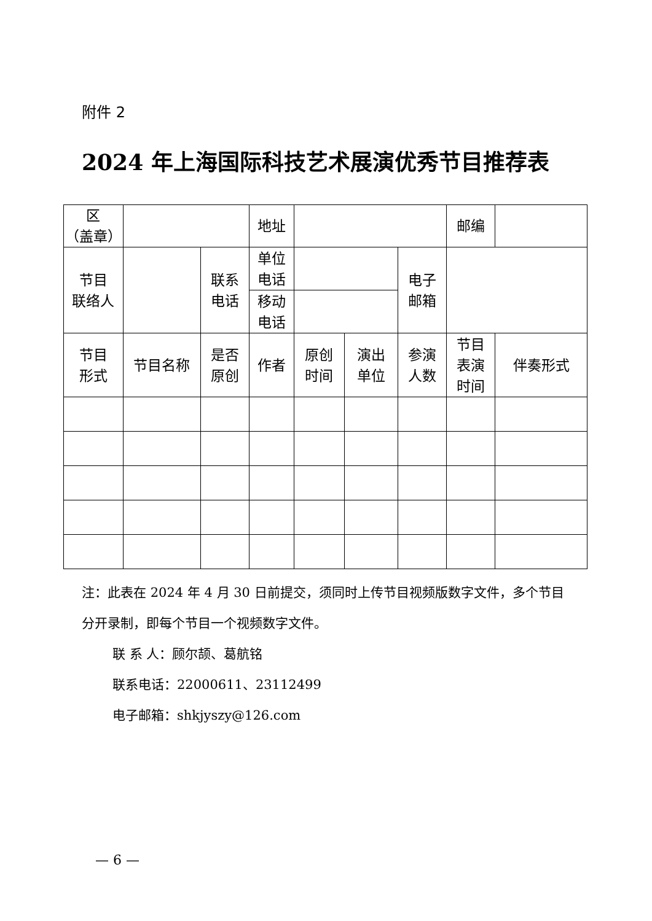附件 2
2024 年上海国际科技艺术展演优秀节目推荐表
| 区 （盖章） | | | 地址 | | | | 邮编 | |
| 节目 联络人 | | 联系 电话 | 单位 电话 | | | 电子 邮箱 | | |
| | | | 移动 电话 | | | | | |
| 节目 形式 | 节目名称 | 是否 原创 | 作者 | 原创 时间 | 演出 单位 | 参演 人数 | 节目 表演 时间 | 伴奏形式 |
注：此表在 2024 年 4 月 30 日前提交，须同时上传节目视频版数字文件，多个节目分开录制，即每个节目一个视频数字文件。
联 系 人：顾尔颉、葛航铭
联系电话：22000611、23112499
电子邮箱：shkjyszy@126.com
— 6 —